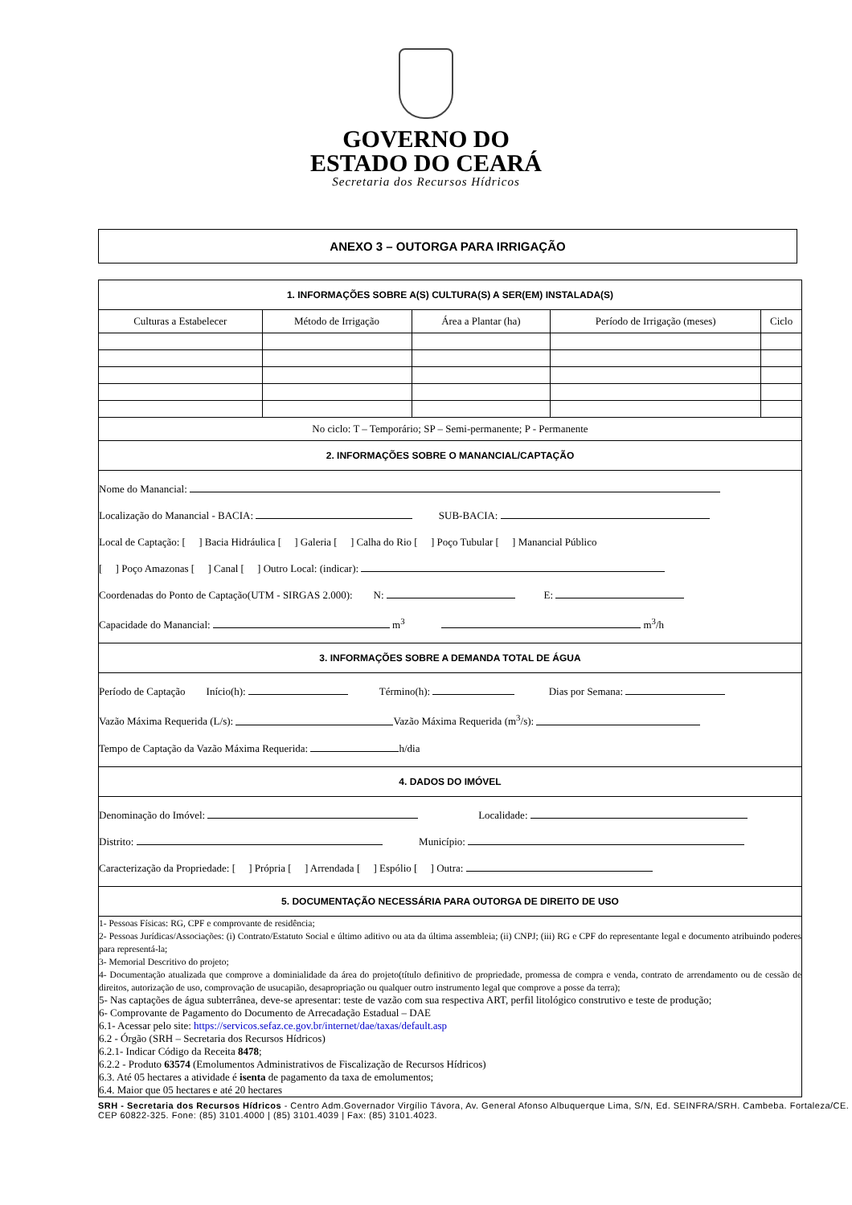GOVERNO DO
ESTADO DO CEARÁ
Secretaria dos Recursos Hídricos
ANEXO 3 – OUTORGA PARA IRRIGAÇÃO
| 1. INFORMAÇÕES SOBRE A(S) CULTURA(S) A SER(EM) INSTALADA(S) | | | | |
| --- | --- | --- | --- | --- |
| Culturas a Estabelecer | Método de Irrigação | Área a Plantar (ha) | Período de Irrigação (meses) | Ciclo |
| No ciclo: T – Temporário; SP – Semi-permanente; P - Permanente | | | | |
| 2. INFORMAÇÕES SOBRE O MANANCIAL/CAPTAÇÃO | | | | |
| Nome do Manancial: Localização do Manancial - BACIA: SUB-BACIA: Local de Captação: [ ] Bacia Hidráulica [ ] Galeria [ ] Calha do Rio [ ] Poço Tubular [ ] Manancial Público [ ] Poço Amazonas [ ] Canal [ ] Outro Local: (indicar): Coordenadas do Ponto de Captação(UTM - SIRGAS 2.000): N: E: Capacidade do Manancial: m<sup>3</sup> m<sup>3</sup>/h | | | | |
| 3. INFORMAÇÕES SOBRE A DEMANDA TOTAL DE ÁGUA | | | | |
| Período de Captação Início(h): Término(h): Dias por Semana: Vazão Máxima Requerida (L/s): Vazão Máxima Requerida (m<sup>3</sup>/s): Tempo de Captação da Vazão Máxima Requerida: h/dia | | | | |
| 4. DADOS DO IMÓVEL | | | | |
| Denominação do Imóvel: Localidade: Distrito: Município: Caracterização da Propriedade: [ ] Própria [ ] Arrendada [ ] Espólio [ ] Outra: | | | | |
| 5. DOCUMENTAÇÃO NECESSÁRIA PARA OUTORGA DE DIREITO DE USO | | | | |
| 1- Pessoas Físicas: RG, CPF e comprovante de residência; 2- Pessoas Jurídicas/Associações: (i) Contrato/Estatuto Social e último aditivo ou ata da última assembleia; (ii) CNPJ; (iii) RG e CPF do representante legal e documento atribuindo poderes para representá-la; 3- Memorial Descritivo do projeto; 4- Documentação atualizada que comprove a dominialidade da área do projeto(título definitivo de propriedade, promessa de compra e venda, contrato de arrendamento ou de cessão de direitos, autorização de uso, comprovação de usucapião, desapropriação ou qualquer outro instrumento legal que comprove a posse da terra); 5- Nas captações de água subterrânea, deve-se apresentar: teste de vazão com sua respectiva ART, perfil litológico construtivo e teste de produção; 6- Comprovante de Pagamento do Documento de Arrecadação Estadual – DAE 6.1- Acessar pelo site: https://servicos.sefaz.ce.gov.br/internet/dae/taxas/default.asp 6.2 - Órgão (SRH – Secretaria dos Recursos Hídricos) 6.2.1- Indicar Código da Receita 8478 ; 6.2.2 - Produto 63574 (Emolumentos Administrativos de Fiscalização de Recursos Hídricos) 6.3. Até 05 hectares a atividade é isenta de pagamento da taxa de emolumentos; 6.4. Maior que 05 hectares e até 20 hectares | | | | |
SRH - Secretaria dos Recursos Hídricos - Centro Adm.Governador Virgílio Távora, Av. General Afonso Albuquerque Lima, S/N, Ed. SEINFRA/SRH. Cambeba. Fortaleza/CE. CEP 60822-325. Fone: (85) 3101.4000 | (85) 3101.4039 | Fax: (85) 3101.4023.